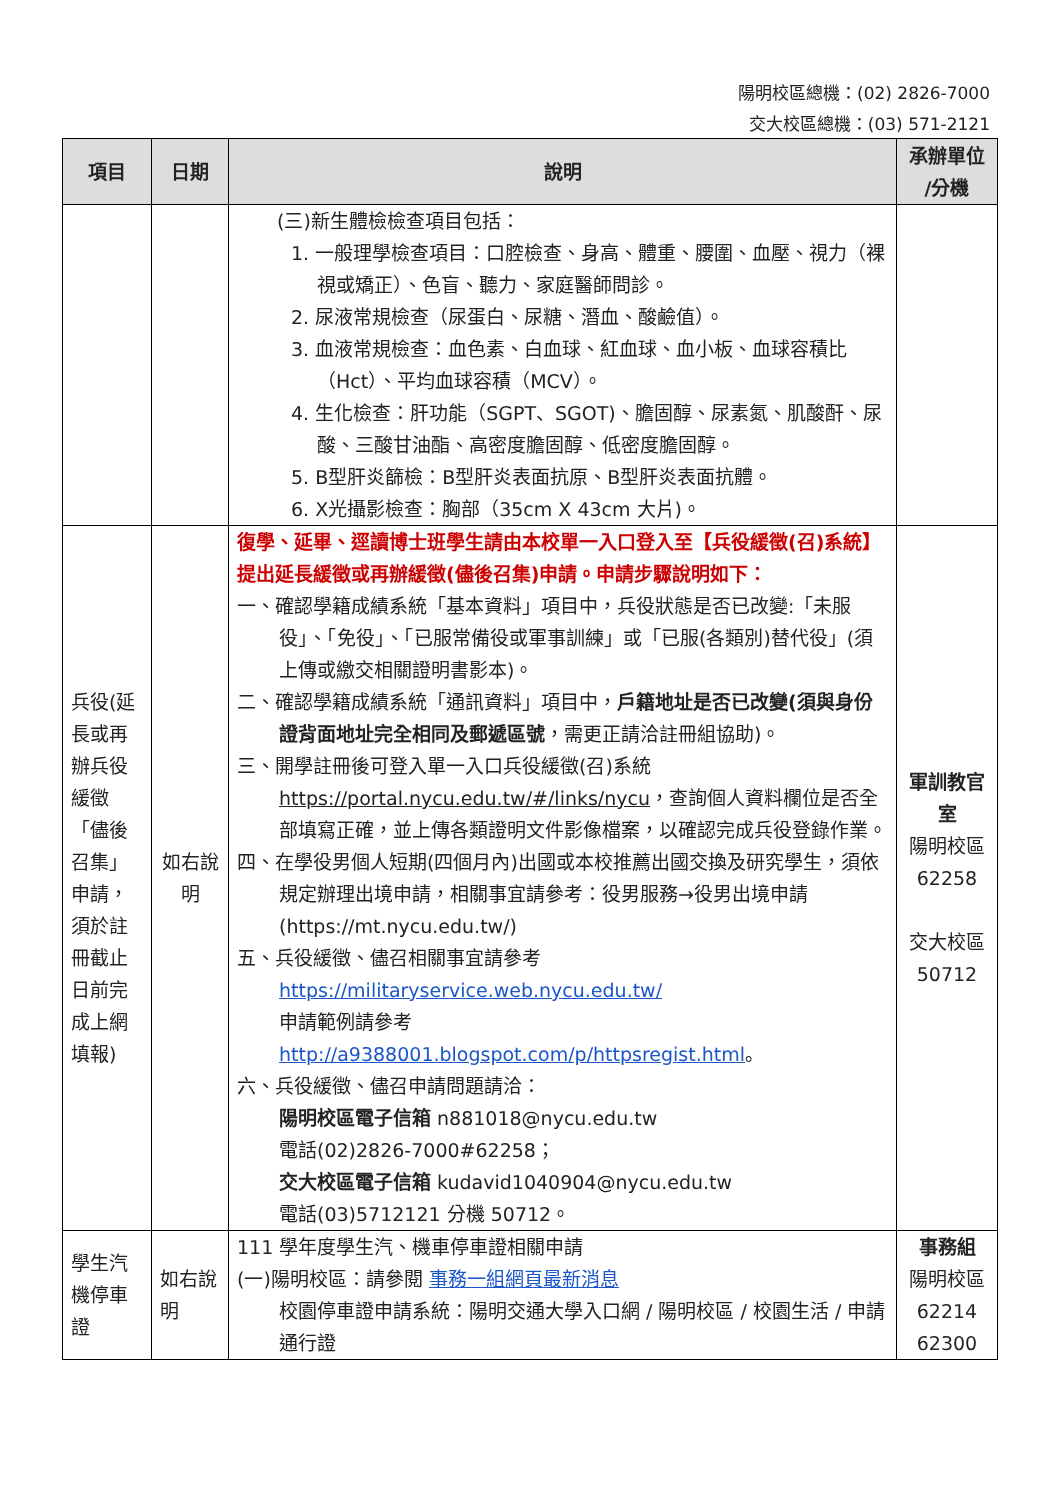陽明校區總機：(02) 2826-7000
交大校區總機：(03) 571-2121
| 項目 | 日期 | 說明 | 承辦單位 /分機 |
| --- | --- | --- | --- |
| | | (三)新生體檢檢查項目包括： 1. 一般理學檢查項目：口腔檢查、身高、體重、腰圍、血壓、視力（裸視或矯正）、色盲、聽力、家庭醫師問診。 2. 尿液常規檢查（尿蛋白、尿糖、潛血、酸鹼值）。 3. 血液常規檢查：血色素、白血球、紅血球、血小板、血球容積比（Hct）、平均血球容積（MCV）。 4. 生化檢查：肝功能（SGPT、SGOT)、膽固醇、尿素氮、肌酸酐、尿酸、三酸甘油酯、高密度膽固醇、低密度膽固醇。 5. B型肝炎篩檢：B型肝炎表面抗原、B型肝炎表面抗體。 6. X光攝影檢查：胸部（35cm X 43cm 大片)。 | |
| 兵役(延長或再辦兵役緩徵「儘後召集」申請，須於註冊截止日前完成上網填報) | 如右說明 | 復學、延畢、逕讀博士班學生請由本校單一入口登入至【兵役緩徵(召)系統】提出延長緩徵或再辦緩徵(儘後召集)申請。申請步驟說明如下： 一、確認學籍成績系統「基本資料」項目中，兵役狀態是否已改變:「未服役」、「免役」、「已服常備役或軍事訓練」或「已服(各類別)替代役」(須上傳或繳交相關證明書影本)。 二、確認學籍成績系統「通訊資料」項目中， 戶籍地址是否已改變(須與身份證背面地址完全相同及郵遞區號 ，需更正請洽註冊組協助)。 三、開學註冊後可登入單一入口兵役緩徵(召)系統 https://portal.nycu.edu.tw/#/links/nycu ，查詢個人資料欄位是否全部填寫正確，並上傳各類證明文件影像檔案，以確認完成兵役登錄作業。 四、在學役男個人短期(四個月內)出國或本校推薦出國交換及研究學生，須依規定辦理出境申請，相關事宜請參考：役男服務→役男出境申請(https://mt.nycu.edu.tw/) 五、兵役緩徵、儘召相關事宜請參考 https://militaryservice.web.nycu.edu.tw/ 申請範例請參考 http://a9388001.blogspot.com/p/httpsregist.html 。 六、兵役緩徵、儘召申請問題請洽： 陽明校區電子信箱 n881018@nycu.edu.tw 電話(02)2826-7000#62258； 交大校區電子信箱 kudavid1040904@nycu.edu.tw 電話(03)5712121 分機 50712。 | 軍訓教官室 陽明校區 62258 交大校區 50712 |
| 學生汽機停車證 | 如右說明 | 111 學年度學生汽、機車停車證相關申請 (一)陽明校區：請參閱 事務一組網頁最新消息 校園停車證申請系統：陽明交通大學入口網 / 陽明校區 / 校園生活 / 申請通行證 | 事務組 陽明校區 62214 62300 |